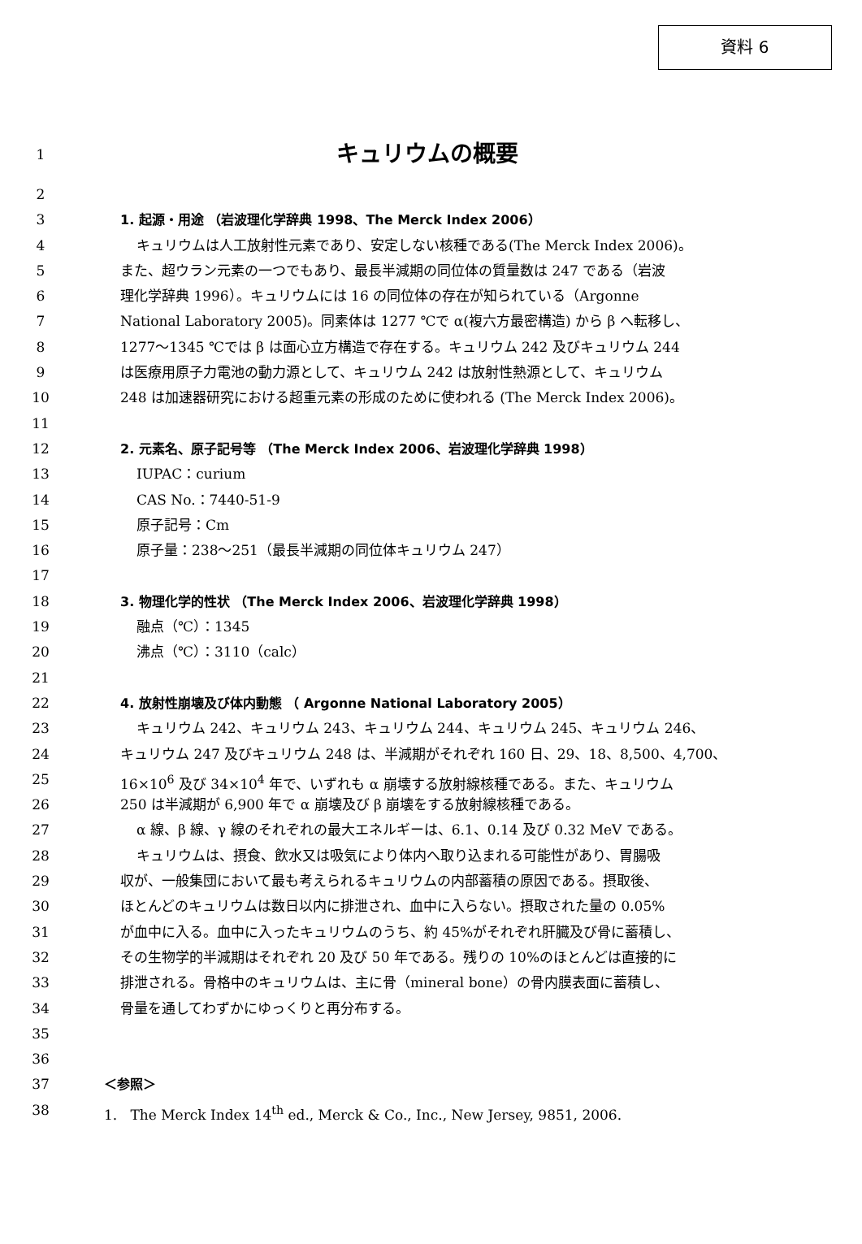資料 6
1 キュリウムの概要
2
3 1. 起源・用途 （岩波理化学辞典 1998、The Merck Index 2006）
4 キュリウムは人工放射性元素であり、安定しない核種である(The Merck Index 2006)。
5 また、超ウラン元素の一つでもあり、最長半減期の同位体の質量数は 247 である（岩波
6 理化学辞典 1996）。キュリウムには 16 の同位体の存在が知られている（Argonne
7 National Laboratory 2005)。同素体は 1277 ℃で α(複六方最密構造) から β へ転移し、
8 1277～1345 ℃では β は面心立方構造で存在する。キュリウム 242 及びキュリウム 244
9 は医療用原子力電池の動力源として、キュリウム 242 は放射性熱源として、キュリウム
10 248 は加速器研究における超重元素の形成のために使われる (The Merck Index 2006)。
11
12 2. 元素名、原子記号等 （The Merck Index 2006、岩波理化学辞典 1998）
13 IUPAC：curium
14 CAS No.：7440-51-9
15 原子記号：Cm
16 原子量：238～251（最長半減期の同位体キュリウム 247）
17
18 3. 物理化学的性状 （The Merck Index 2006、岩波理化学辞典 1998）
19 融点（℃）：1345
20 沸点（℃）：3110（calc）
21
22 4. 放射性崩壊及び体内動態 （ Argonne National Laboratory 2005）
23 キュリウム 242、キュリウム 243、キュリウム 244、キュリウム 245、キュリウム 246、
24 キュリウム 247 及びキュリウム 248 は、半減期がそれぞれ 160 日、29、18、8,500、4,700、
25 16×10<sup>6</sup> 及び 34×10<sup>4</sup> 年で、いずれも α 崩壊する放射線核種である。また、キュリウム
26 250 は半減期が 6,900 年で α 崩壊及び β 崩壊をする放射線核種である。
27 α 線、β 線、γ 線のそれぞれの最大エネルギーは、6.1、0.14 及び 0.32 MeV である。
28 キュリウムは、摂食、飲水又は吸気により体内へ取り込まれる可能性があり、胃腸吸
29 収が、一般集団において最も考えられるキュリウムの内部蓄積の原因である。摂取後、
30 ほとんどのキュリウムは数日以内に排泄され、血中に入らない。摂取された量の 0.05%
31 が血中に入る。血中に入ったキュリウムのうち、約 45%がそれぞれ肝臓及び骨に蓄積し、
32 その生物学的半減期はそれぞれ 20 及び 50 年である。残りの 10%のほとんどは直接的に
33 排泄される。骨格中のキュリウムは、主に骨（mineral bone）の骨内膜表面に蓄積し、
34 骨量を通してわずかにゆっくりと再分布する。
35
36
37 ＜参照＞
38 1. The Merck Index 14<sup>th</sup> ed., Merck & Co., Inc., New Jersey, 9851, 2006.